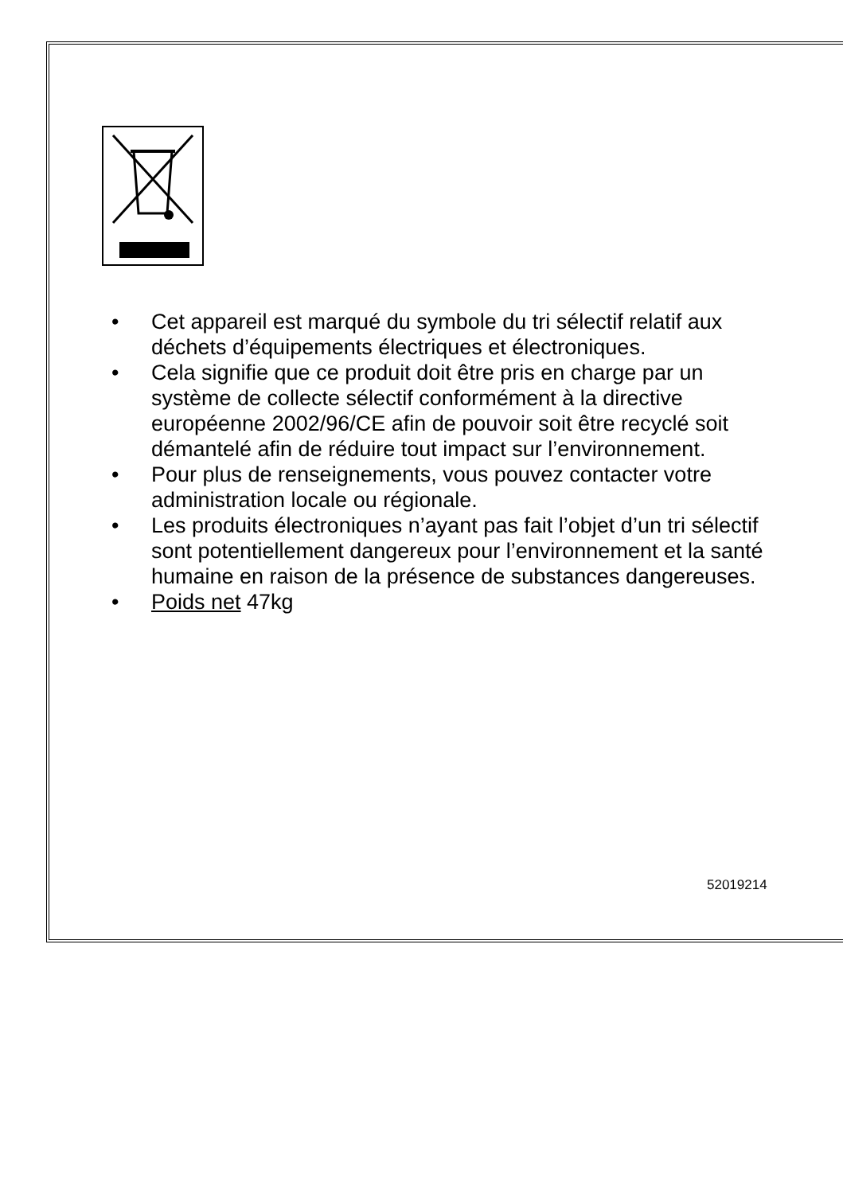• Cet appareil est marqué du symbole du tri sélectif relatif aux déchets d’équipements électriques et électroniques.
• Cela signifie que ce produit doit être pris en charge par un système de collecte sélectif conformément à la directive européenne 2002/96/CE afin de pouvoir soit être recyclé soit démantelé afin de réduire tout impact sur l’environnement.
• Pour plus de renseignements, vous pouvez contacter votre administration locale ou régionale.
• Les produits électroniques n’ayant pas fait l’objet d’un tri sélectif sont potentiellement dangereux pour l’environnement et la santé humaine en raison de la présence de substances dangereuses.
• Poids net 47kg
52019214